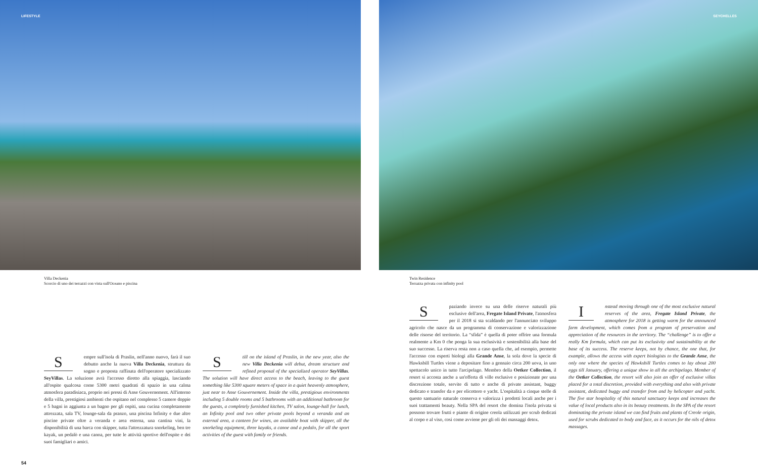LIFESTYLE
Villa Deckenia
Scorcio di uno dei terrazzi con vista sull'Oceano e piscina
Sempre sull'isola di Praslin, nell'anno nuovo, farà il suo debutto anche la nuova Villa Deckenia, struttura da sogno e proposta raffinata dell'operatore specializzato SeyVillas. La soluzione avrà l'accesso diretto alla spiaggia, lasciando all'ospite qualcosa come 5300 metri quadrati di spazio in una calma atmosfera paradisiaca, proprio nei pressi di Anse Gouvernement. All'interno della villa, prestigiosi ambienti che ospitano nel complesso 5 camere doppie e 5 bagni in aggiunta a un bagno per gli ospiti, una cucina completamente attrezzata, sala TV, lounge-sala da pranzo, una piscina Infinity e due altre piscine private oltre a veranda e area esterna, una cantina vini, la disponibilità di una barca con skipper, tutta l'attrezzatura snorkeling, ben tre kayak, un pedalò e una canoa, per tutte le attività sportive dell'ospite e dei suoi famigliari o amici.
Still on the island of Praslin, in the new year, also the new Villa Deckenia will debut, dream structure and refined proposal of the specialized operator SeyVillas. The solution will have direct access to the beach, leaving to the guest something like 5300 square meters of space in a quiet heavenly atmosphere, just near to Anse Gouvernement. Inside the villa, prestigious environments including 5 double rooms and 5 bathrooms with an additional bathroom for the guests, a completely furnished kitchen, TV salon, lounge-hall for lunch, an Infinity pool and two other private pools beyond a veranda and an external area, a canteen for wines, an available boat with skipper, all the snorkeling equipment, three kayaks, a canoe and a pedalo, for all the sport activities of the guest with family or friends.
54
SEYCHELLES
Twin Residence
Terrazza privata con infinity pool
Spaziando invece su una delle riserve naturali più esclusive dell'area, Fregate Island Private, l'atmosfera per il 2018 si sta scaldando per l'annunciato sviluppo agricolo che nasce da un programma di conservazione e valorizzazione delle risorse del territorio. La “sfida” è quella di poter offrire una formula realmente a Km 0 che ponga la sua esclusività e sostenibilità alla base del suo successo. La riserva resta non a caso quella che, ad esempio, permette l'accesso con esperti biologi alla Grande Anse, la sola dove la specie di Hawksbill Turtles viene a depositare fino a gennaio circa 200 uova, in uno spettacolo unico in tutto l'arcipelago. Membro della Oetker Collection, il resort si accosta anche a un'offerta di ville esclusive e posizionate per una discrezione totale, servite di tutto e anche di private assistant, buggy dedicato e transfer da e per elicottero e yacht. L'ospitalità a cinque stelle di questo santuario naturale conserva e valorizza i prodotti locali anche per i suoi trattamenti beauty. Nella SPA del resort che domina l'isola privata si possono trovare frutti e piante di origine creola utilizzati per scrub dedicati al corpo e al viso, così come avviene per gli oli dei massaggi detox.
Instead moving through one of the most exclusive natural reserves of the area, Fregate Island Private, the atmosphere for 2018 is getting warm for the announced farm development, which comes from a program of preservation and appreciation of the resources in the territory. The “challenge” is to offer a really Km formula, which can put its exclusivity and sustainability at the base of its success. The reserve keeps, not by chance, the one that, for example, allows the access with expert biologists to the Grande Anse, the only one where the species of Hawksbill Turtles comes to lay about 200 eggs till January, offering a unique show in all the archipelago. Member of the Oetker Collection, the resort will also join an offer of exclusive villas placed for a total discretion, provided with everything and also with private assistant, dedicated buggy and transfer from and by helicopter and yacht. The five star hospitality of this natural sanctuary keeps and increases the value of local products also in its beauty treatments. In the SPA of the resort dominating the private island we can find fruits and plants of Creole origin, used for scrubs dedicated to body and face, as it occurs for the oils of detox massages.